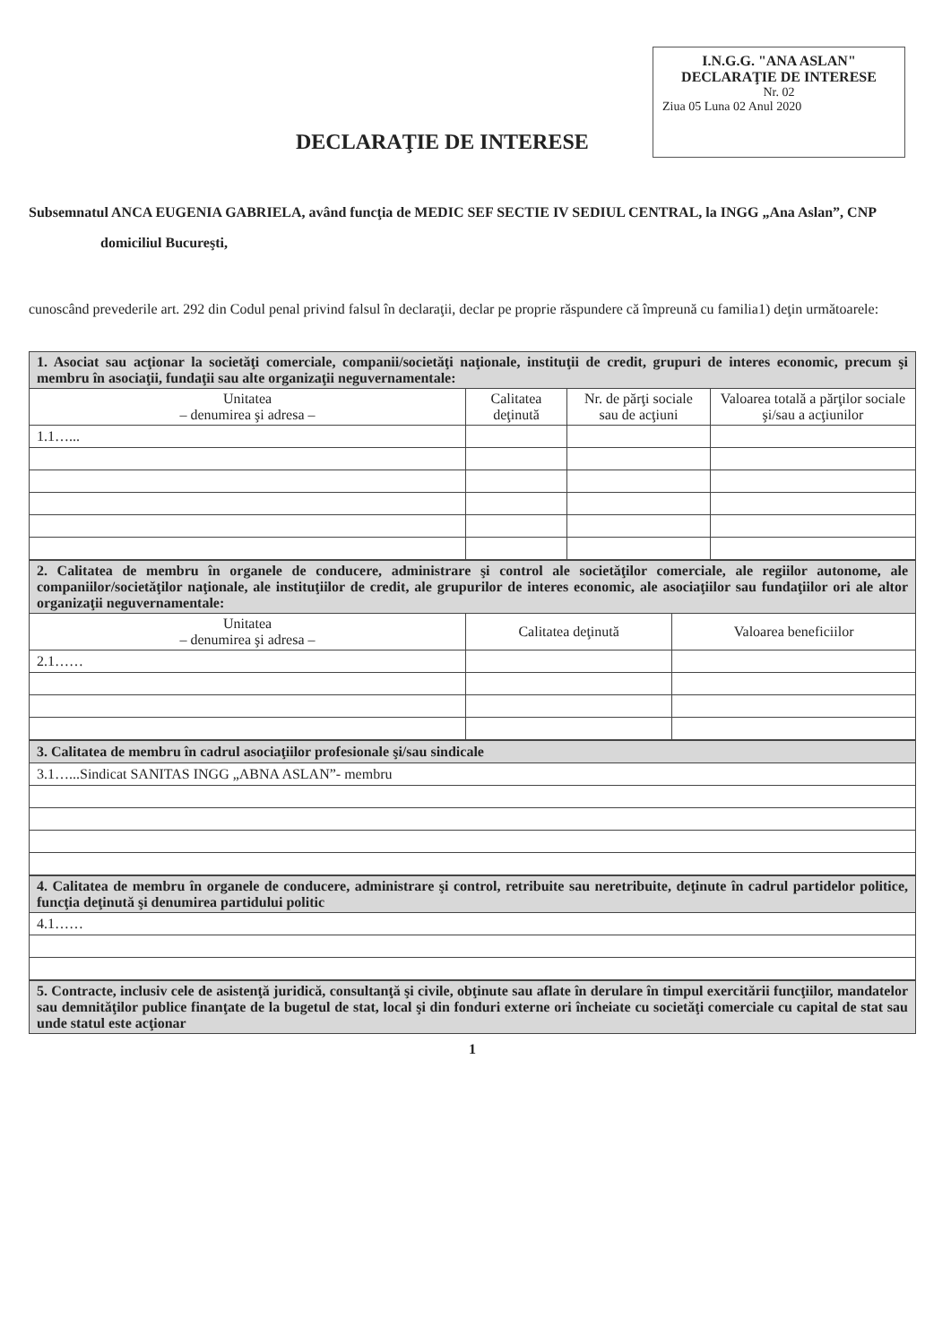I.N.G.G. "ANA ASLAN"
DECLARAŢIE DE INTERESE
Nr. 02
Ziua 05 Luna 02 Anul 2020
DECLARAŢIE DE INTERESE
Subsemnatul ANCA EUGENIA GABRIELA, având funcţia de MEDIC SEF SECTIE IV SEDIUL CENTRAL, la INGG „Ana Aslan”, CNP domiciliul Bucureşti,
cunoscând prevederile art. 292 din Codul penal privind falsul în declaraţii, declar pe proprie răspundere că împreună cu familia1) deţin următoarele:
| 1. Asociat sau acţionar la societăţi comerciale, companii/societăţi naţionale, instituţii de credit, grupuri de interes economic, precum şi membru în asociaţii, fundaţii sau alte organizaţii neguvernamentale: | | | |
| Unitatea – denumirea şi adresa – | Calitatea deţinută | Nr. de părţi sociale sau de acţiuni | Valoarea totală a părţilor sociale şi/sau a acţiunilor |
| 1.1…... | | | |
| 2. Calitatea de membru în organele de conducere, administrare şi control ale societăţilor comerciale, ale regiilor autonome, ale companiilor/societăţilor naţionale, ale instituţiilor de credit, ale grupurilor de interes economic, ale asociaţiilor sau fundaţiilor ori ale altor organizaţii neguvernamentale: | | |
| Unitatea – denumirea şi adresa – | Calitatea deţinută | Valoarea beneficiilor |
| 2.1…… | | |
| 3. Calitatea de membru în cadrul asociaţiilor profesionale şi/sau sindicale |
| 3.1…...Sindicat SANITAS INGG „ABNA ASLAN”- membru |
| 4. Calitatea de membru în organele de conducere, administrare şi control, retribuite sau neretribuite, deţinute în cadrul partidelor politice, funcţia deţinută şi denumirea partidului politic |
| 4.1…… |
| 5. Contracte, inclusiv cele de asistenţă juridică, consultanţă şi civile, obţinute sau aflate în derulare în timpul exercitării funcţiilor, mandatelor sau demnităţilor publice finanţate de la bugetul de stat, local şi din fonduri externe ori încheiate cu societăţi comerciale cu capital de stat sau unde statul este acţionar |
1